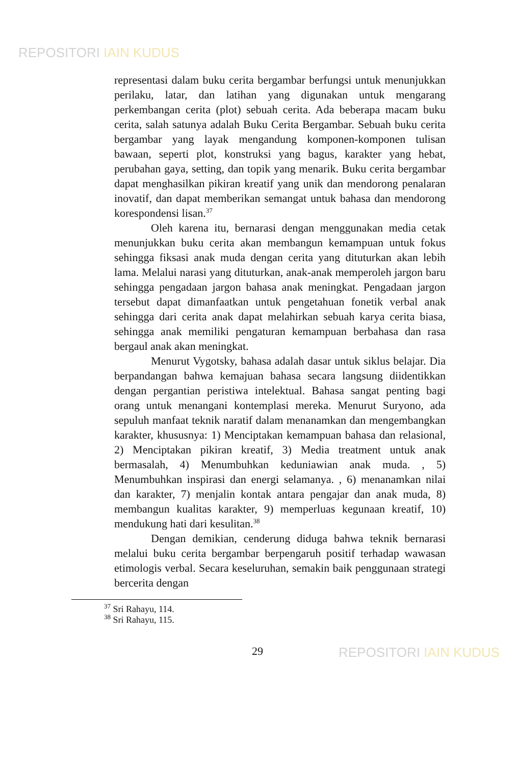REPOSITORI IAIN KUDUS
representasi dalam buku cerita bergambar berfungsi untuk menunjukkan perilaku, latar, dan latihan yang digunakan untuk mengarang perkembangan cerita (plot) sebuah cerita. Ada beberapa macam buku cerita, salah satunya adalah Buku Cerita Bergambar. Sebuah buku cerita bergambar yang layak mengandung komponen-komponen tulisan bawaan, seperti plot, konstruksi yang bagus, karakter yang hebat, perubahan gaya, setting, dan topik yang menarik. Buku cerita bergambar dapat menghasilkan pikiran kreatif yang unik dan mendorong penalaran inovatif, dan dapat memberikan semangat untuk bahasa dan mendorong korespondensi lisan.<sup>37</sup>
Oleh karena itu, bernarasi dengan menggunakan media cetak menunjukkan buku cerita akan membangun kemampuan untuk fokus sehingga fiksasi anak muda dengan cerita yang dituturkan akan lebih lama. Melalui narasi yang dituturkan, anak-anak memperoleh jargon baru sehingga pengadaan jargon bahasa anak meningkat. Pengadaan jargon tersebut dapat dimanfaatkan untuk pengetahuan fonetik verbal anak sehingga dari cerita anak dapat melahirkan sebuah karya cerita biasa, sehingga anak memiliki pengaturan kemampuan berbahasa dan rasa bergaul anak akan meningkat.
Menurut Vygotsky, bahasa adalah dasar untuk siklus belajar. Dia berpandangan bahwa kemajuan bahasa secara langsung diidentikkan dengan pergantian peristiwa intelektual. Bahasa sangat penting bagi orang untuk menangani kontemplasi mereka. Menurut Suryono, ada sepuluh manfaat teknik naratif dalam menanamkan dan mengembangkan karakter, khususnya: 1) Menciptakan kemampuan bahasa dan relasional, 2) Menciptakan pikiran kreatif, 3) Media treatment untuk anak bermasalah, 4) Menumbuhkan keduniawian anak muda. , 5) Menumbuhkan inspirasi dan energi selamanya. , 6) menanamkan nilai dan karakter, 7) menjalin kontak antara pengajar dan anak muda, 8) membangun kualitas karakter, 9) memperluas kegunaan kreatif, 10) mendukung hati dari kesulitan.<sup>38</sup>
Dengan demikian, cenderung diduga bahwa teknik bernarasi melalui buku cerita bergambar berpengaruh positif terhadap wawasan etimologis verbal. Secara keseluruhan, semakin baik penggunaan strategi bercerita dengan
<sup>37</sup> Sri Rahayu, 114.
<sup>38</sup> Sri Rahayu, 115.
29
REPOSITORI IAIN KUDUS